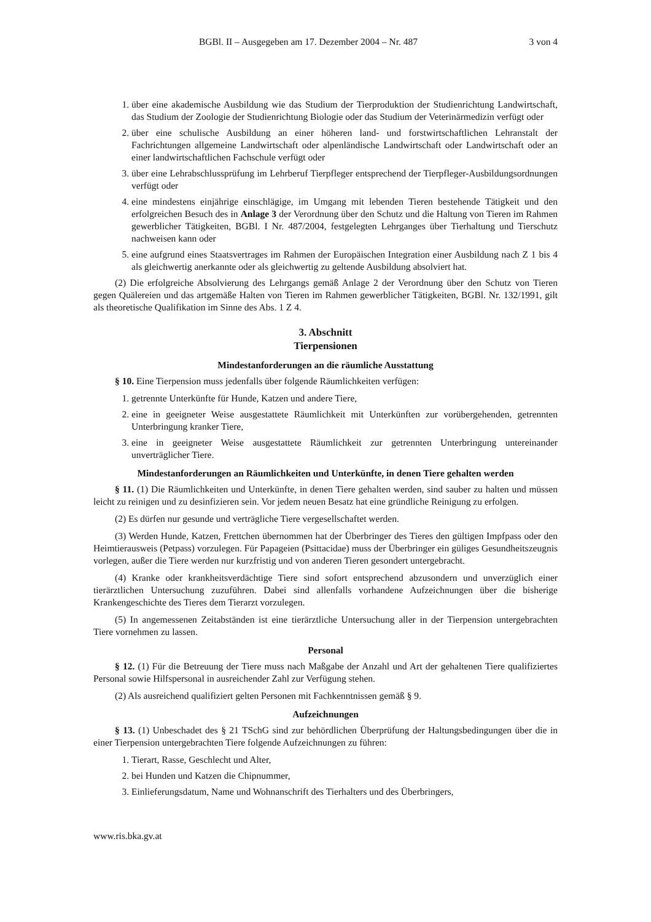BGBl. II – Ausgegeben am 17. Dezember 2004 – Nr. 487 3 von 4
1. über eine akademische Ausbildung wie das Studium der Tierproduktion der Studienrichtung Landwirtschaft, das Studium der Zoologie der Studienrichtung Biologie oder das Studium der Veterinärmedizin verfügt oder
2. über eine schulische Ausbildung an einer höheren land- und forstwirtschaftlichen Lehranstalt der Fachrichtungen allgemeine Landwirtschaft oder alpenländische Landwirtschaft oder Landwirtschaft oder an einer landwirtschaftlichen Fachschule verfügt oder
3. über eine Lehrabschlussprüfung im Lehrberuf Tierpfleger entsprechend der Tierpfleger-Ausbildungsordnungen verfügt oder
4. eine mindestens einjährige einschlägige, im Umgang mit lebenden Tieren bestehende Tätigkeit und den erfolgreichen Besuch des in Anlage 3 der Verordnung über den Schutz und die Haltung von Tieren im Rahmen gewerblicher Tätigkeiten, BGBl. I Nr. 487/2004, festgelegten Lehrganges über Tierhaltung und Tierschutz nachweisen kann oder
5. eine aufgrund eines Staatsvertrages im Rahmen der Europäischen Integration einer Ausbildung nach Z 1 bis 4 als gleichwertig anerkannte oder als gleichwertig zu geltende Ausbildung absolviert hat.
(2) Die erfolgreiche Absolvierung des Lehrgangs gemäß Anlage 2 der Verordnung über den Schutz von Tieren gegen Quälereien und das artgemäße Halten von Tieren im Rahmen gewerblicher Tätigkeiten, BGBl. Nr. 132/1991, gilt als theoretische Qualifikation im Sinne des Abs. 1 Z 4.
3. Abschnitt
Tierpensionen
Mindestanforderungen an die räumliche Ausstattung
§ 10. Eine Tierpension muss jedenfalls über folgende Räumlichkeiten verfügen:
1. getrennte Unterkünfte für Hunde, Katzen und andere Tiere,
2. eine in geeigneter Weise ausgestattete Räumlichkeit mit Unterkünften zur vorübergehenden, getrennten Unterbringung kranker Tiere,
3. eine in geeigneter Weise ausgestattete Räumlichkeit zur getrennten Unterbringung untereinander unverträglicher Tiere.
Mindestanforderungen an Räumlichkeiten und Unterkünfte, in denen Tiere gehalten werden
§ 11. (1) Die Räumlichkeiten und Unterkünfte, in denen Tiere gehalten werden, sind sauber zu halten und müssen leicht zu reinigen und zu desinfizieren sein. Vor jedem neuen Besatz hat eine gründliche Reinigung zu erfolgen.
(2) Es dürfen nur gesunde und verträgliche Tiere vergesellschaftet werden.
(3) Werden Hunde, Katzen, Frettchen übernommen hat der Überbringer des Tieres den gültigen Impfpass oder den Heimtierausweis (Petpass) vorzulegen. Für Papageien (Psittacidae) muss der Überbringer ein güliges Gesundheitszeugnis vorlegen, außer die Tiere werden nur kurzfristig und von anderen Tieren gesondert untergebracht.
(4) Kranke oder krankheitsverdächtige Tiere sind sofort entsprechend abzusondern und unverzüglich einer tierärztlichen Untersuchung zuzuführen. Dabei sind allenfalls vorhandene Aufzeichnungen über die bisherige Krankengeschichte des Tieres dem Tierarzt vorzulegen.
(5) In angemessenen Zeitabständen ist eine tierärztliche Untersuchung aller in der Tierpension untergebrachten Tiere vornehmen zu lassen.
Personal
§ 12. (1) Für die Betreuung der Tiere muss nach Maßgabe der Anzahl und Art der gehaltenen Tiere qualifiziertes Personal sowie Hilfspersonal in ausreichender Zahl zur Verfügung stehen.
(2) Als ausreichend qualifiziert gelten Personen mit Fachkenntnissen gemäß § 9.
Aufzeichnungen
§ 13. (1) Unbeschadet des § 21 TSchG sind zur behördlichen Überprüfung der Haltungsbedingungen über die in einer Tierpension untergebrachten Tiere folgende Aufzeichnungen zu führen:
1. Tierart, Rasse, Geschlecht und Alter,
2. bei Hunden und Katzen die Chipnummer,
3. Einlieferungsdatum, Name und Wohnanschrift des Tierhalters und des Überbringers,
www.ris.bka.gv.at